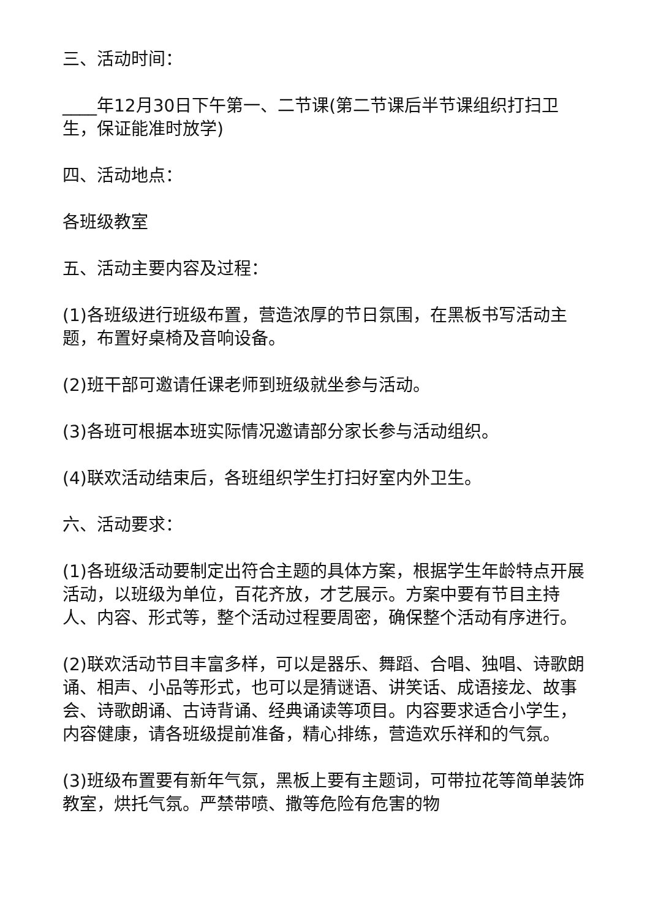三、活动时间：
____年12月30日下午第一、二节课(第二节课后半节课组织打扫卫生，保证能准时放学)
四、活动地点：
各班级教室
五、活动主要内容及过程：
(1)各班级进行班级布置，营造浓厚的节日氛围，在黑板书写活动主题，布置好桌椅及音响设备。
(2)班干部可邀请任课老师到班级就坐参与活动。
(3)各班可根据本班实际情况邀请部分家长参与活动组织。
(4)联欢活动结束后，各班组织学生打扫好室内外卫生。
六、活动要求：
(1)各班级活动要制定出符合主题的具体方案，根据学生年龄特点开展活动，以班级为单位，百花齐放，才艺展示。方案中要有节目主持人、内容、形式等，整个活动过程要周密，确保整个活动有序进行。
(2)联欢活动节目丰富多样，可以是器乐、舞蹈、合唱、独唱、诗歌朗诵、相声、小品等形式，也可以是猜谜语、讲笑话、成语接龙、故事会、诗歌朗诵、古诗背诵、经典诵读等项目。内容要求适合小学生，内容健康，请各班级提前准备，精心排练，营造欢乐祥和的气氛。
(3)班级布置要有新年气氛，黑板上要有主题词，可带拉花等简单装饰教室，烘托气氛。严禁带喷、撒等危险有危害的物